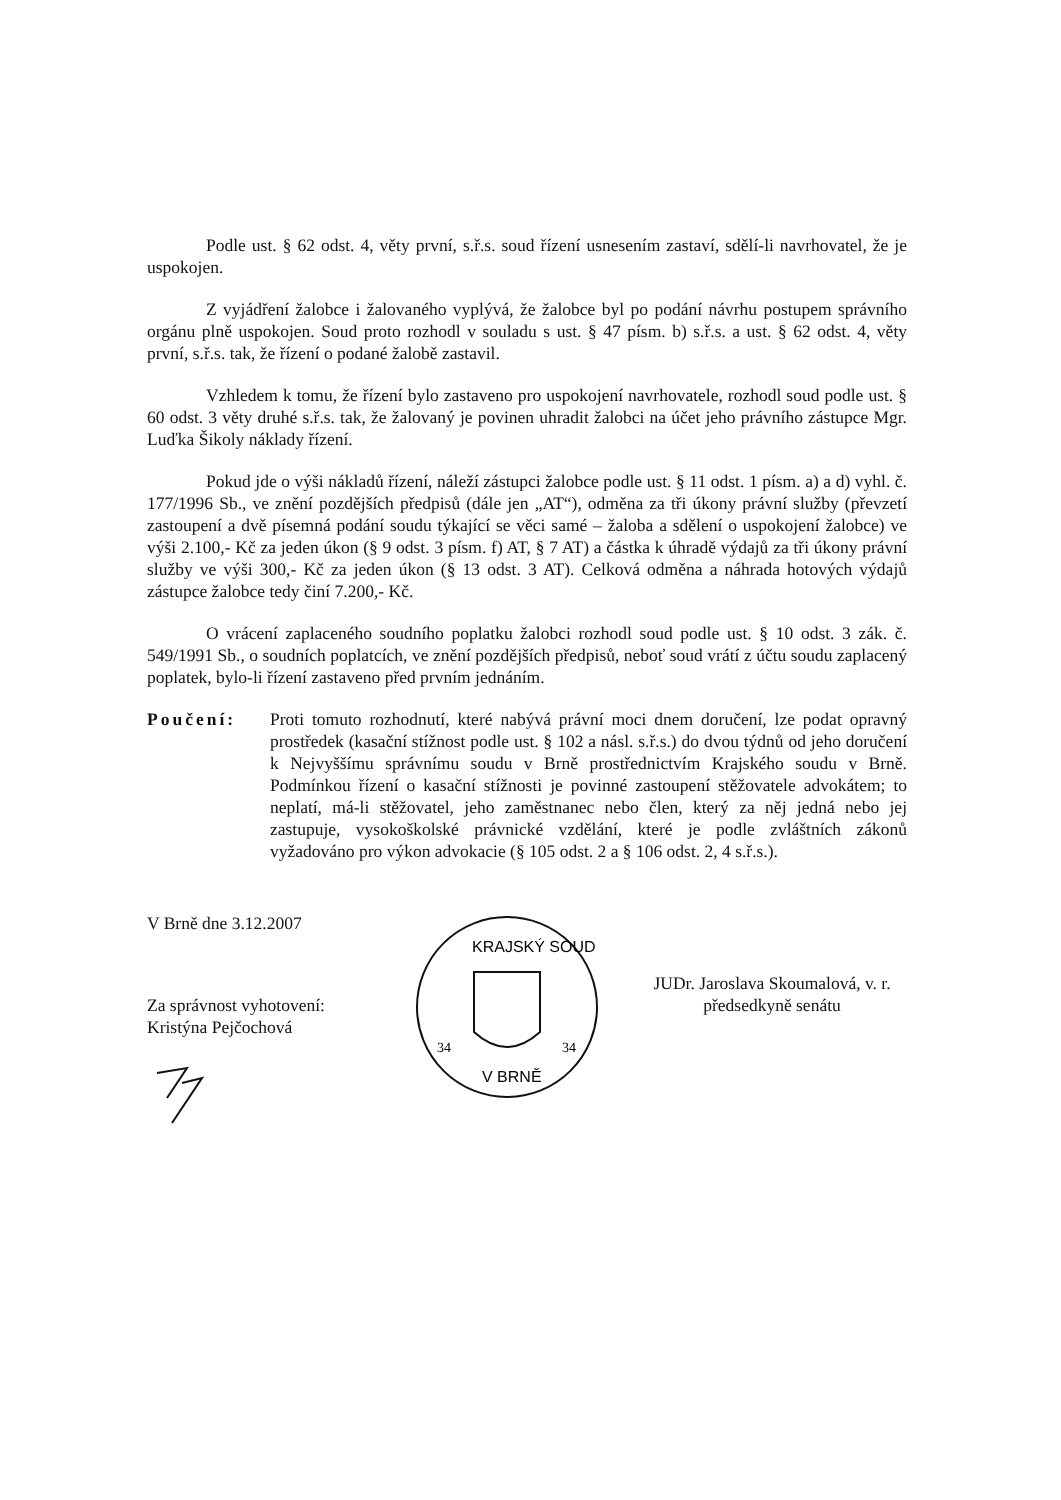Podle ust. § 62 odst. 4, věty první, s.ř.s. soud řízení usnesením zastaví, sdělí-li navrhovatel, že je uspokojen.
Z vyjádření žalobce i žalovaného vyplývá, že žalobce byl po podání návrhu postupem správního orgánu plně uspokojen. Soud proto rozhodl v souladu s ust. § 47 písm. b) s.ř.s. a ust. § 62 odst. 4, věty první, s.ř.s. tak, že řízení o podané žalobě zastavil.
Vzhledem k tomu, že řízení bylo zastaveno pro uspokojení navrhovatele, rozhodl soud podle ust. § 60 odst. 3 věty druhé s.ř.s. tak, že žalovaný je povinen uhradit žalobci na účet jeho právního zástupce Mgr. Luďka Šikoly náklady řízení.
Pokud jde o výši nákladů řízení, náleží zástupci žalobce podle ust. § 11 odst. 1 písm. a) a d) vyhl. č. 177/1996 Sb., ve znění pozdějších předpisů (dále jen „AT“), odměna za tři úkony právní služby (převzetí zastoupení a dvě písemná podání soudu týkající se věci samé – žaloba a sdělení o uspokojení žalobce) ve výši 2.100,- Kč za jeden úkon (§ 9 odst. 3 písm. f) AT, § 7 AT) a částka k úhradě výdajů za tři úkony právní služby ve výši 300,- Kč za jeden úkon (§ 13 odst. 3 AT). Celková odměna a náhrada hotových výdajů zástupce žalobce tedy činí 7.200,- Kč.
O vrácení zaplaceného soudního poplatku žalobci rozhodl soud podle ust. § 10 odst. 3 zák. č. 549/1991 Sb., o soudních poplatcích, ve znění pozdějších předpisů, neboť soud vrátí z účtu soudu zaplacený poplatek, bylo-li řízení zastaveno před prvním jednáním.
Poučení: Proti tomuto rozhodnutí, které nabývá právní moci dnem doručení, lze podat opravný prostředek (kasační stížnost podle ust. § 102 a násl. s.ř.s.) do dvou týdnů od jeho doručení k Nejvyššímu správnímu soudu v Brně prostřednictvím Krajského soudu v Brně. Podmínkou řízení o kasační stížnosti je povinné zastoupení stěžovatele advokátem; to neplatí, má-li stěžovatel, jeho zaměstnanec nebo člen, který za něj jedná nebo jej zastupuje, vysokoškolské právnické vzdělání, které je podle zvláštních zákonů vyžadováno pro výkon advokacie (§ 105 odst. 2 a § 106 odst. 2, 4 s.ř.s.).
V Brně dne 3.12.2007
Za správnost vyhotovení:
Kristýna Pejčochová
KRAJSKÝ SOUD
V BRNĚ
34
34
JUDr. Jaroslava Skoumalová, v. r.
předsedkyně senátu